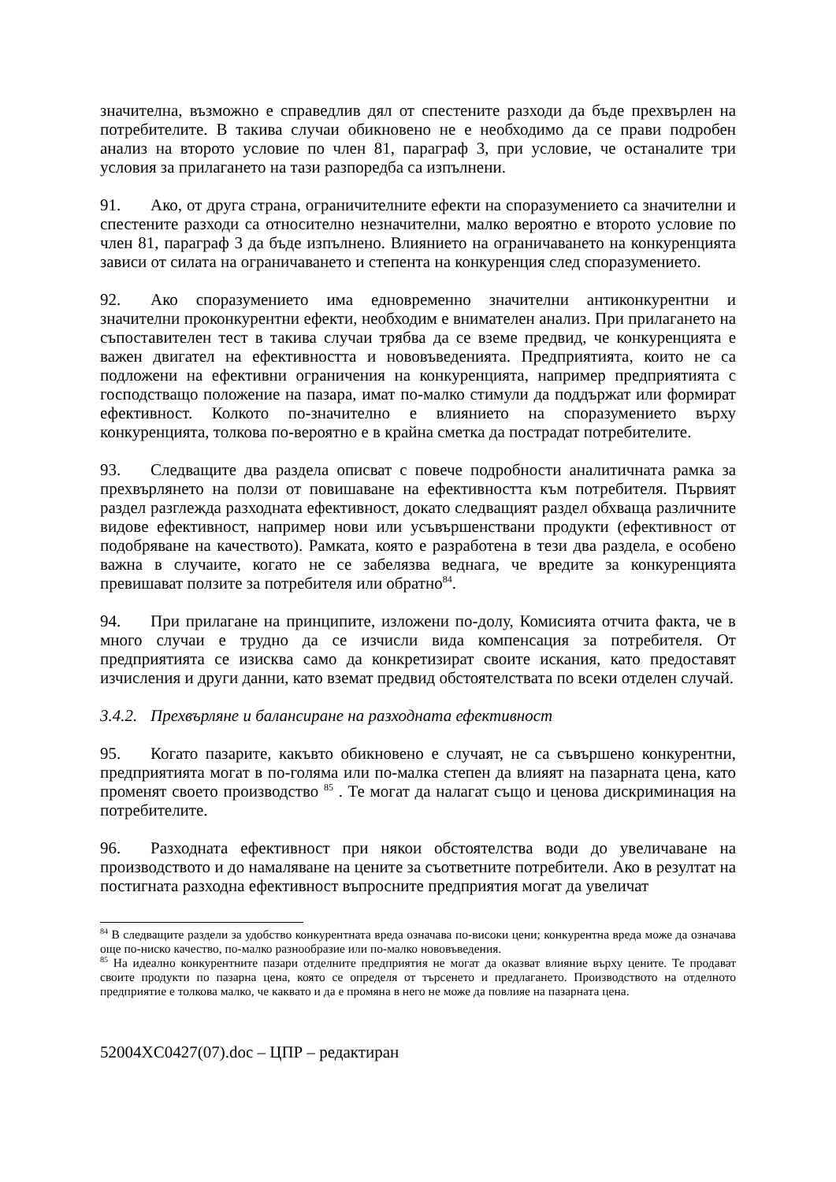значителна, възможно е справедлив дял от спестените разходи да бъде прехвърлен на потребителите. В такива случаи обикновено не е необходимо да се прави подробен анализ на второто условие по член 81, параграф 3, при условие, че останалите три условия за прилагането на тази разпоредба са изпълнени.
91. Ако, от друга страна, ограничителните ефекти на споразумението са значителни и спестените разходи са относително незначителни, малко вероятно е второто условие по член 81, параграф 3 да бъде изпълнено. Влиянието на ограничаването на конкуренцията зависи от силата на ограничаването и степента на конкуренция след споразумението.
92. Ако споразумението има едновременно значителни антиконкурентни и значителни проконкурентни ефекти, необходим е внимателен анализ. При прилагането на съпоставителен тест в такива случаи трябва да се вземе предвид, че конкуренцията е важен двигател на ефективността и нововъведенията. Предприятията, които не са подложени на ефективни ограничения на конкуренцията, например предприятията с господстващо положение на пазара, имат по-малко стимули да поддържат или формират ефективност. Колкото по-значително е влиянието на споразумението върху конкуренцията, толкова по-вероятно е в крайна сметка да пострадат потребителите.
93. Следващите два раздела описват с повече подробности аналитичната рамка за прехвърлянето на ползи от повишаване на ефективността към потребителя. Първият раздел разглежда разходната ефективност, докато следващият раздел обхваща различните видове ефективност, например нови или усъвършенствани продукти (ефективност от подобряване на качеството). Рамката, която е разработена в тези два раздела, е особено важна в случаите, когато не се забелязва веднага, че вредите за конкуренцията превишават ползите за потребителя или обратно<sup>84</sup>.
94. При прилагане на принципите, изложени по-долу, Комисията отчита факта, че в много случаи е трудно да се изчисли вида компенсация за потребителя. От предприятията се изисква само да конкретизират своите искания, като предоставят изчисления и други данни, като вземат предвид обстоятелствата по всеки отделен случай.
3.4.2. Прехвърляне и балансиране на разходната ефективност
95. Когато пазарите, какъвто обикновено е случаят, не са съвършено конкурентни, предприятията могат в по-голяма или по-малка степен да влияят на пазарната цена, като променят своето производство <sup>85</sup> . Те могат да налагат също и ценова дискриминация на потребителите.
96. Разходната ефективност при някои обстоятелства води до увеличаване на производството и до намаляване на цените за съответните потребители. Ако в резултат на постигната разходна ефективност въпросните предприятия могат да увеличат
<sup>84</sup> В следващите раздели за удобство конкурентната вреда означава по-високи цени; конкурентна вреда може да означава още по-ниско качество, по-малко разнообразие или по-малко нововъведения.
<sup>85</sup> На идеално конкурентните пазари отделните предприятия не могат да оказват влияние върху цените. Те продават своите продукти по пазарна цена, която се определя от търсенето и предлагането. Производството на отделното предприятие е толкова малко, че каквато и да е промяна в него не може да повлияе на пазарната цена.
52004XC0427(07).doc – ЦПР – редактиран